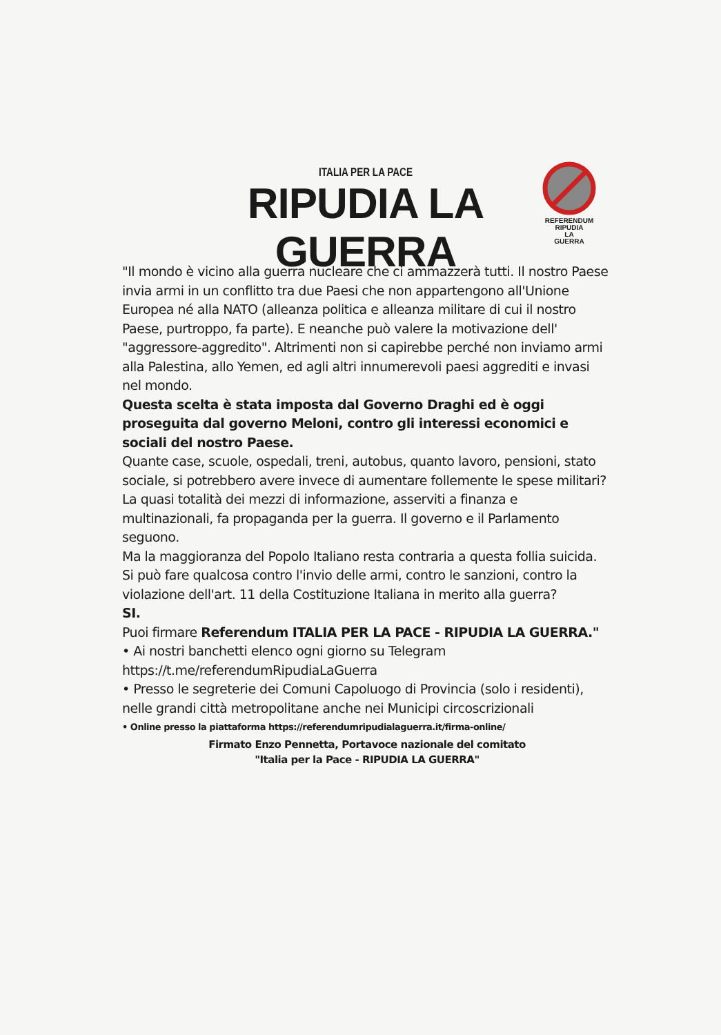ITALIA PER LA PACE
RIPUDIA LA GUERRA
REFERENDUM
RIPUDIA
LA
GUERRA
"Il mondo è vicino alla guerra nucleare che ci ammazzerà tutti. Il nostro Paese invia armi in un conflitto tra due Paesi che non appartengono all'Unione Europea né alla NATO (alleanza politica e alleanza militare di cui il nostro Paese, purtroppo, fa parte). E neanche può valere la motivazione dell' "aggressore-aggredito". Altrimenti non si capirebbe perché non inviamo armi alla Palestina, allo Yemen, ed agli altri innumerevoli paesi aggrediti e invasi nel mondo.
Questa scelta è stata imposta dal Governo Draghi ed è oggi proseguita dal governo Meloni, contro gli interessi economici e sociali del nostro Paese.
Quante case, scuole, ospedali, treni, autobus, quanto lavoro, pensioni, stato sociale, si potrebbero avere invece di aumentare follemente le spese militari? La quasi totalità dei mezzi di informazione, asserviti a finanza e multinazionali, fa propaganda per la guerra. Il governo e il Parlamento seguono.
Ma la maggioranza del Popolo Italiano resta contraria a questa follia suicida.
Si può fare qualcosa contro l'invio delle armi, contro le sanzioni, contro la violazione dell'art. 11 della Costituzione Italiana in merito alla guerra?
SI.
Puoi firmare Referendum ITALIA PER LA PACE - RIPUDIA LA GUERRA."
• Ai nostri banchetti elenco ogni giorno su Telegram https://t.me/referendumRipudiaLaGuerra
• Presso le segreterie dei Comuni Capoluogo di Provincia (solo i residenti), nelle grandi città metropolitane anche nei Municipi circoscrizionali
• Online presso la piattaforma https://referendumripudialaguerra.it/firma-online/
Firmato Enzo Pennetta, Portavoce nazionale del comitato
"Italia per la Pace - RIPUDIA LA GUERRA"